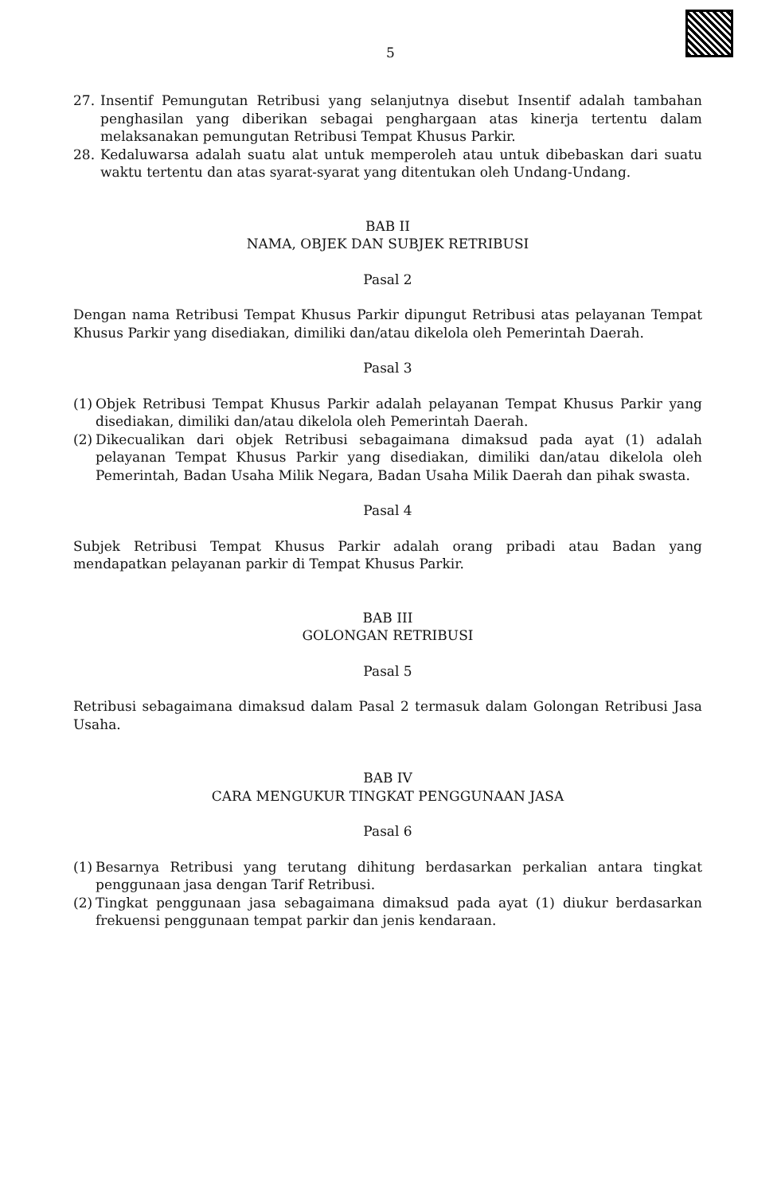5
27. Insentif Pemungutan Retribusi yang selanjutnya disebut Insentif adalah tambahan penghasilan yang diberikan sebagai penghargaan atas kinerja tertentu dalam melaksanakan pemungutan Retribusi Tempat Khusus Parkir.
28. Kedaluwarsa adalah suatu alat untuk memperoleh atau untuk dibebaskan dari suatu waktu tertentu dan atas syarat-syarat yang ditentukan oleh Undang-Undang.
BAB II
NAMA, OBJEK DAN SUBJEK RETRIBUSI
Pasal 2
Dengan nama Retribusi Tempat Khusus Parkir dipungut Retribusi atas pelayanan Tempat Khusus Parkir yang disediakan, dimiliki dan/atau dikelola oleh Pemerintah Daerah.
Pasal 3
(1) Objek Retribusi Tempat Khusus Parkir adalah pelayanan Tempat Khusus Parkir yang disediakan, dimiliki dan/atau dikelola oleh Pemerintah Daerah.
(2) Dikecualikan dari objek Retribusi sebagaimana dimaksud pada ayat (1) adalah pelayanan Tempat Khusus Parkir yang disediakan, dimiliki dan/atau dikelola oleh Pemerintah, Badan Usaha Milik Negara, Badan Usaha Milik Daerah dan pihak swasta.
Pasal 4
Subjek Retribusi Tempat Khusus Parkir adalah orang pribadi atau Badan yang mendapatkan pelayanan parkir di Tempat Khusus Parkir.
BAB III
GOLONGAN RETRIBUSI
Pasal 5
Retribusi sebagaimana dimaksud dalam Pasal 2 termasuk dalam Golongan Retribusi Jasa Usaha.
BAB IV
CARA MENGUKUR TINGKAT PENGGUNAAN JASA
Pasal 6
(1) Besarnya Retribusi yang terutang dihitung berdasarkan perkalian antara tingkat penggunaan jasa dengan Tarif Retribusi.
(2) Tingkat penggunaan jasa sebagaimana dimaksud pada ayat (1) diukur berdasarkan frekuensi penggunaan tempat parkir dan jenis kendaraan.